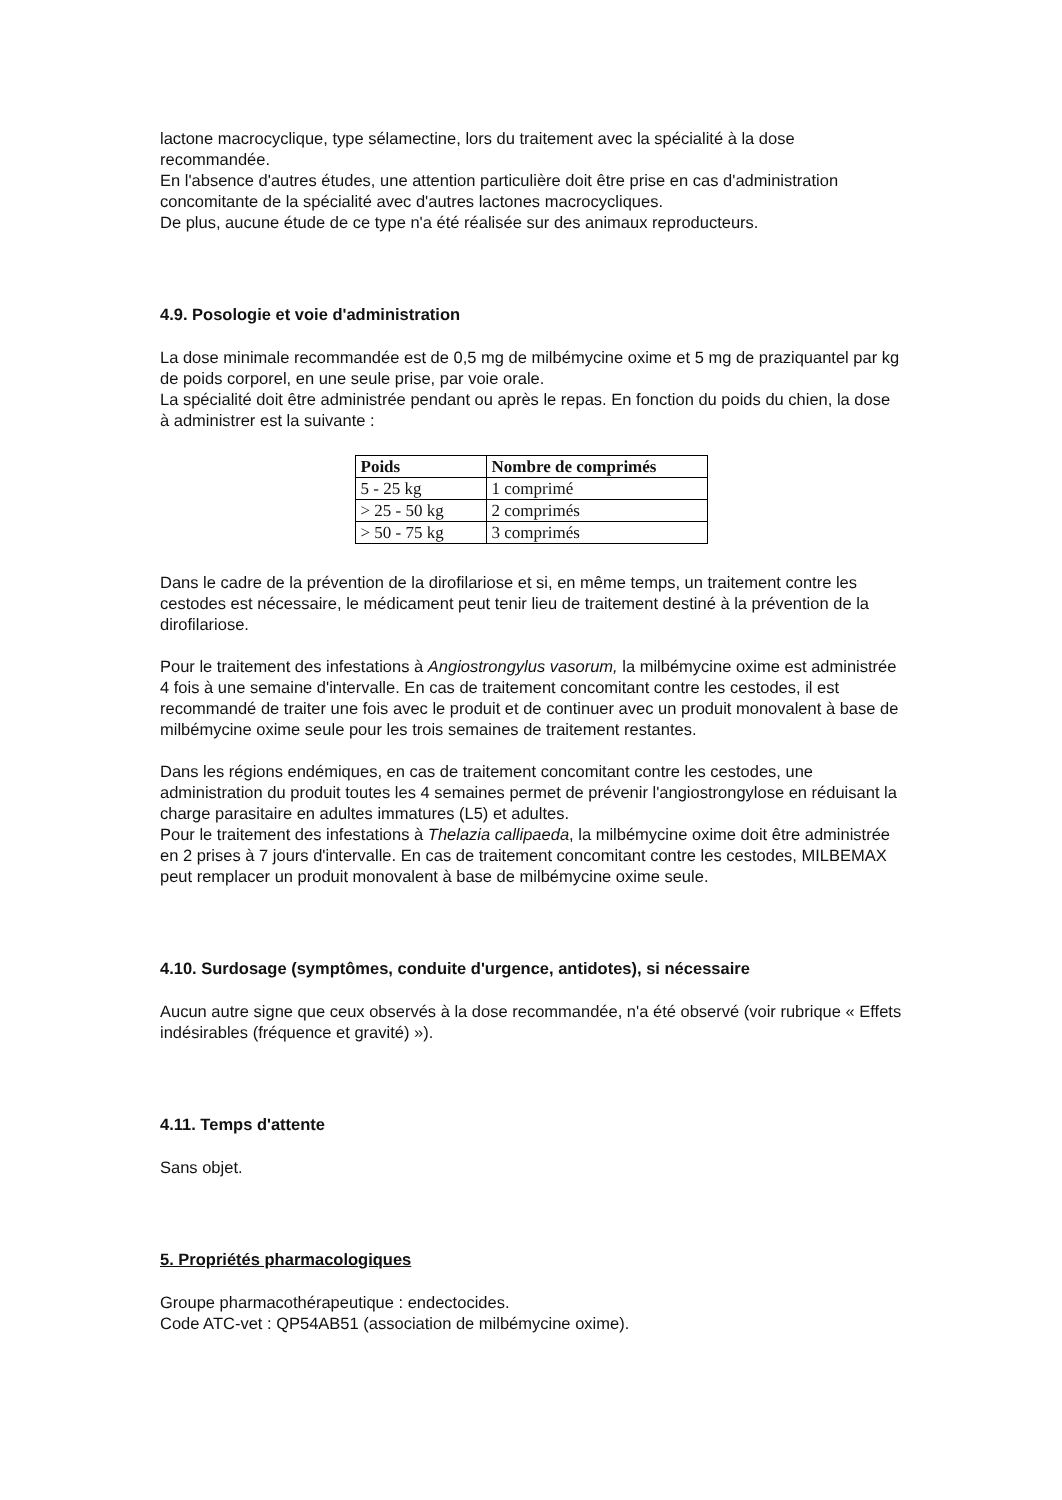lactone macrocyclique, type sélamectine, lors du traitement avec la spécialité à la dose recommandée.
En l'absence d'autres études, une attention particulière doit être prise en cas d'administration concomitante de la spécialité avec d'autres lactones macrocycliques.
De plus, aucune étude de ce type n'a été réalisée sur des animaux reproducteurs.
4.9. Posologie et voie d'administration
La dose minimale recommandée est de 0,5 mg de milbémycine oxime et 5 mg de praziquantel par kg de poids corporel, en une seule prise, par voie orale.
La spécialité doit être administrée pendant ou après le repas. En fonction du poids du chien, la dose à administrer est la suivante :
| Poids | Nombre de comprimés |
| --- | --- |
| 5 - 25 kg | 1 comprimé |
| > 25 - 50 kg | 2 comprimés |
| > 50 - 75 kg | 3 comprimés |
Dans le cadre de la prévention de la dirofilariose et si, en même temps, un traitement contre les cestodes est nécessaire, le médicament peut tenir lieu de traitement destiné à la prévention de la dirofilariose.
Pour le traitement des infestations à Angiostrongylus vasorum, la milbémycine oxime est administrée 4 fois à une semaine d'intervalle. En cas de traitement concomitant contre les cestodes, il est recommandé de traiter une fois avec le produit et de continuer avec un produit monovalent à base de milbémycine oxime seule pour les trois semaines de traitement restantes.
Dans les régions endémiques, en cas de traitement concomitant contre les cestodes, une administration du produit toutes les 4 semaines permet de prévenir l'angiostrongylose en réduisant la charge parasitaire en adultes immatures (L5) et adultes.
Pour le traitement des infestations à Thelazia callipaeda, la milbémycine oxime doit être administrée en 2 prises à 7 jours d'intervalle. En cas de traitement concomitant contre les cestodes, MILBEMAX peut remplacer un produit monovalent à base de milbémycine oxime seule.
4.10. Surdosage (symptômes, conduite d'urgence, antidotes), si nécessaire
Aucun autre signe que ceux observés à la dose recommandée, n'a été observé (voir rubrique « Effets indésirables (fréquence et gravité) »).
4.11. Temps d'attente
Sans objet.
5. Propriétés pharmacologiques
Groupe pharmacothérapeutique : endectocides.
Code ATC-vet : QP54AB51 (association de milbémycine oxime).